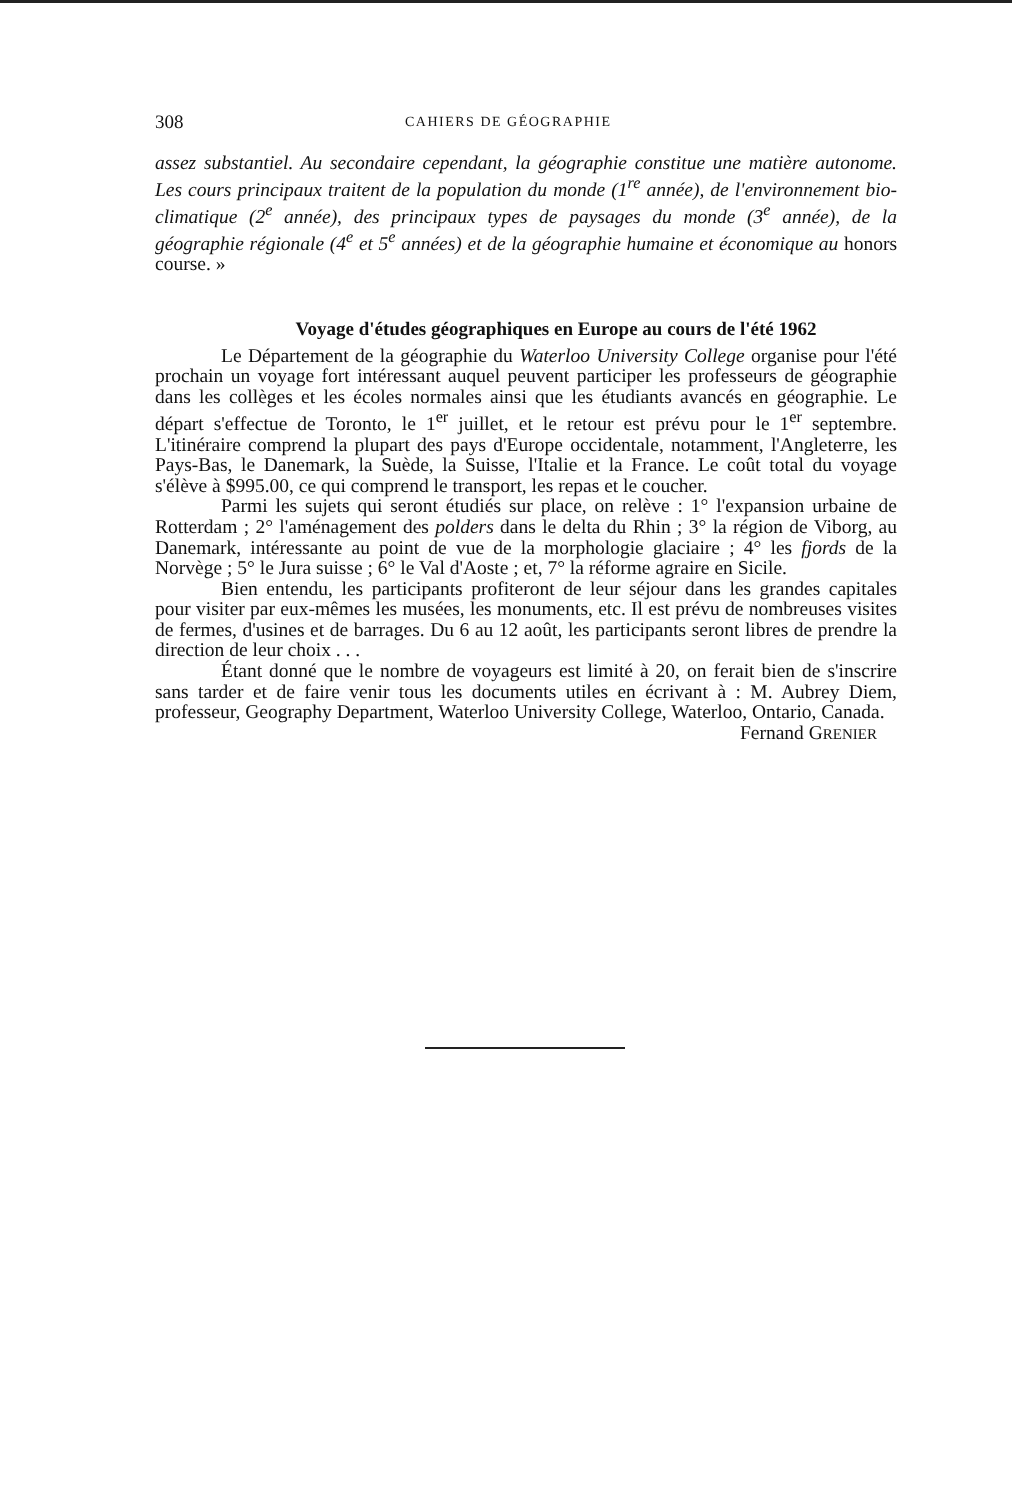308 CAHIERS DE GÉOGRAPHIE
assez substantiel. Au secondaire cependant, la géographie constitue une matière autonome. Les cours principaux traitent de la population du monde (1<sup>re</sup> année), de l'environnement bio-climatique (2<sup>e</sup> année), des principaux types de paysages du monde (3<sup>e</sup> année), de la géographie régionale (4<sup>e</sup> et 5<sup>e</sup> années) et de la géographie humaine et économique au honors course. »
Voyage d'études géographiques en Europe au cours de l'été 1962
Le Département de la géographie du Waterloo University College organise pour l'été prochain un voyage fort intéressant auquel peuvent participer les professeurs de géographie dans les collèges et les écoles normales ainsi que les étudiants avancés en géographie. Le départ s'effectue de Toronto, le 1<sup>er</sup> juillet, et le retour est prévu pour le 1<sup>er</sup> septembre. L'itinéraire comprend la plupart des pays d'Europe occidentale, notamment, l'Angleterre, les Pays-Bas, le Danemark, la Suède, la Suisse, l'Italie et la France. Le coût total du voyage s'élève à $995.00, ce qui comprend le transport, les repas et le coucher.
Parmi les sujets qui seront étudiés sur place, on relève : 1° l'expansion urbaine de Rotterdam ; 2° l'aménagement des polders dans le delta du Rhin ; 3° la région de Viborg, au Danemark, intéressante au point de vue de la morphologie glaciaire ; 4° les fjords de la Norvège ; 5° le Jura suisse ; 6° le Val d'Aoste ; et, 7° la réforme agraire en Sicile.
Bien entendu, les participants profiteront de leur séjour dans les grandes capitales pour visiter par eux-mêmes les musées, les monuments, etc. Il est prévu de nombreuses visites de fermes, d'usines et de barrages. Du 6 au 12 août, les participants seront libres de prendre la direction de leur choix . . .
Étant donné que le nombre de voyageurs est limité à 20, on ferait bien de s'inscrire sans tarder et de faire venir tous les documents utiles en écrivant à : M. Aubrey Diem, professeur, Geography Department, Waterloo University College, Waterloo, Ontario, Canada.
Fernand GRENIER